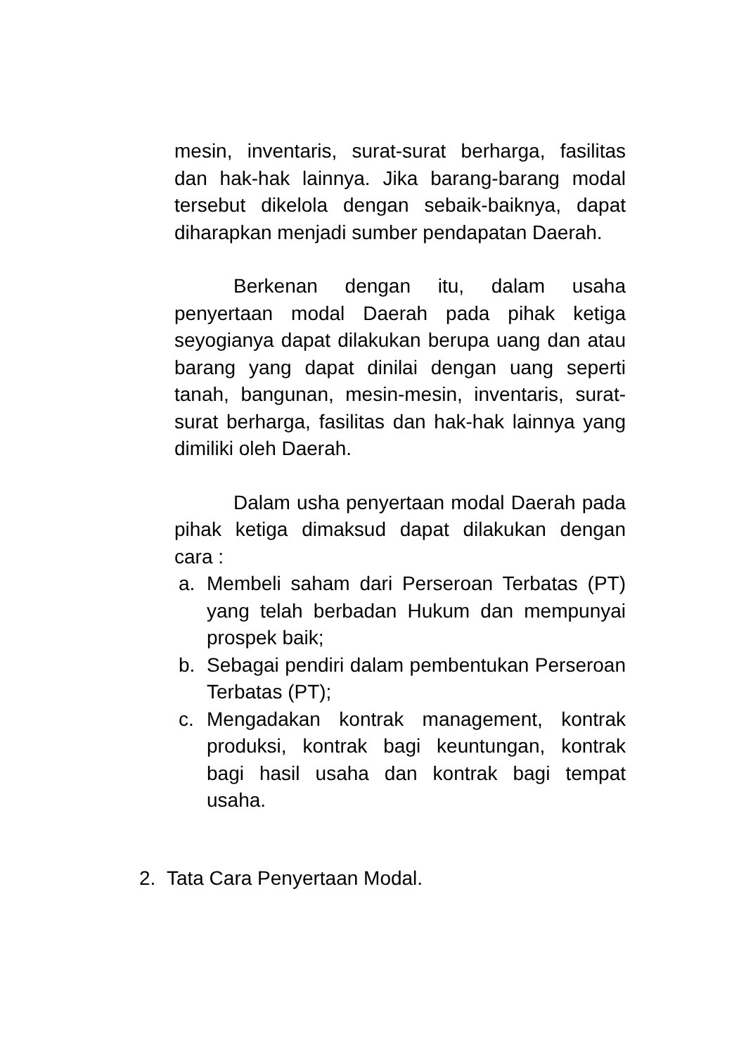mesin, inventaris, surat-surat berharga, fasilitas dan hak-hak lainnya. Jika barang-barang modal tersebut dikelola dengan sebaik-baiknya, dapat diharapkan menjadi sumber pendapatan Daerah.
Berkenan dengan itu, dalam usaha penyertaan modal Daerah pada pihak ketiga seyogianya dapat dilakukan berupa uang dan atau barang yang dapat dinilai dengan uang seperti tanah, bangunan, mesin-mesin, inventaris, surat-surat berharga, fasilitas dan hak-hak lainnya yang dimiliki oleh Daerah.
Dalam usha penyertaan modal Daerah pada pihak ketiga dimaksud dapat dilakukan dengan cara :
a. Membeli saham dari Perseroan Terbatas (PT) yang telah berbadan Hukum dan mempunyai prospek baik;
b. Sebagai pendiri dalam pembentukan Perseroan Terbatas (PT);
c. Mengadakan kontrak management, kontrak produksi, kontrak bagi keuntungan, kontrak bagi hasil usaha dan kontrak bagi tempat usaha.
2. Tata Cara Penyertaan Modal.